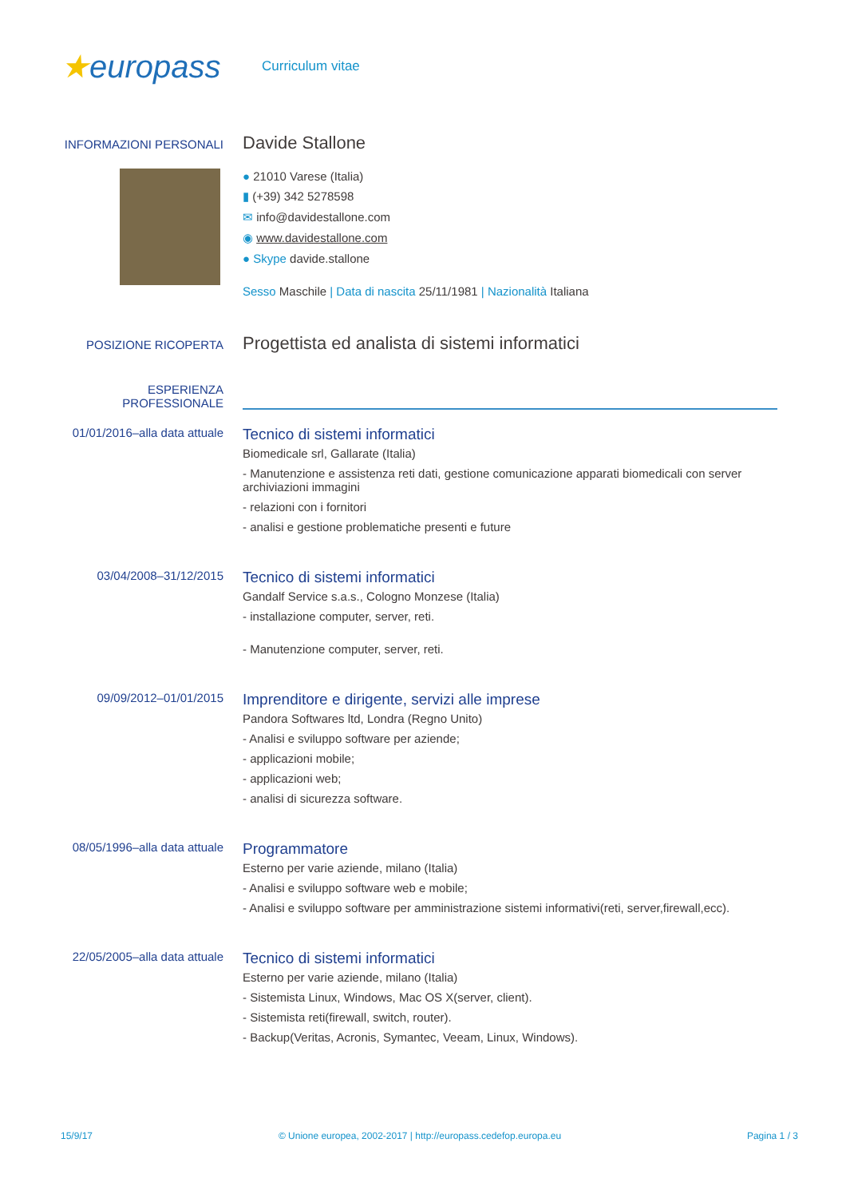★europass
Curriculum vitae
INFORMAZIONI PERSONALI
Davide Stallone
● 21010 Varese (Italia)
▮ (+39) 342 5278598
✉ info@davidestallone.com
◉ www.davidestallone.com
● Skype davide.stallone
Sesso Maschile | Data di nascita 25/11/1981 | Nazionalità Italiana
POSIZIONE RICOPERTA
Progettista ed analista di sistemi informatici
ESPERIENZA
PROFESSIONALE
01/01/2016–alla data attuale
Tecnico di sistemi informatici
Biomedicale srl, Gallarate (Italia)
- Manutenzione e assistenza reti dati, gestione comunicazione apparati biomedicali con server archiviazioni immagini
- relazioni con i fornitori
- analisi e gestione problematiche presenti e future
03/04/2008–31/12/2015
Tecnico di sistemi informatici
Gandalf Service s.a.s., Cologno Monzese (Italia)
- installazione computer, server, reti.
- Manutenzione computer, server, reti.
09/09/2012–01/01/2015
Imprenditore e dirigente, servizi alle imprese
Pandora Softwares ltd, Londra (Regno Unito)
- Analisi e sviluppo software per aziende;
- applicazioni mobile;
- applicazioni web;
- analisi di sicurezza software.
08/05/1996–alla data attuale
Programmatore
Esterno per varie aziende, milano (Italia)
- Analisi e sviluppo software web e mobile;
- Analisi e sviluppo software per amministrazione sistemi informativi(reti, server,firewall,ecc).
22/05/2005–alla data attuale
Tecnico di sistemi informatici
Esterno per varie aziende, milano (Italia)
- Sistemista Linux, Windows, Mac OS X(server, client).
- Sistemista reti(firewall, switch, router).
- Backup(Veritas, Acronis, Symantec, Veeam, Linux, Windows).
15/9/17 © Unione europea, 2002-2017 | http://europass.cedefop.europa.eu Pagina 1 / 3